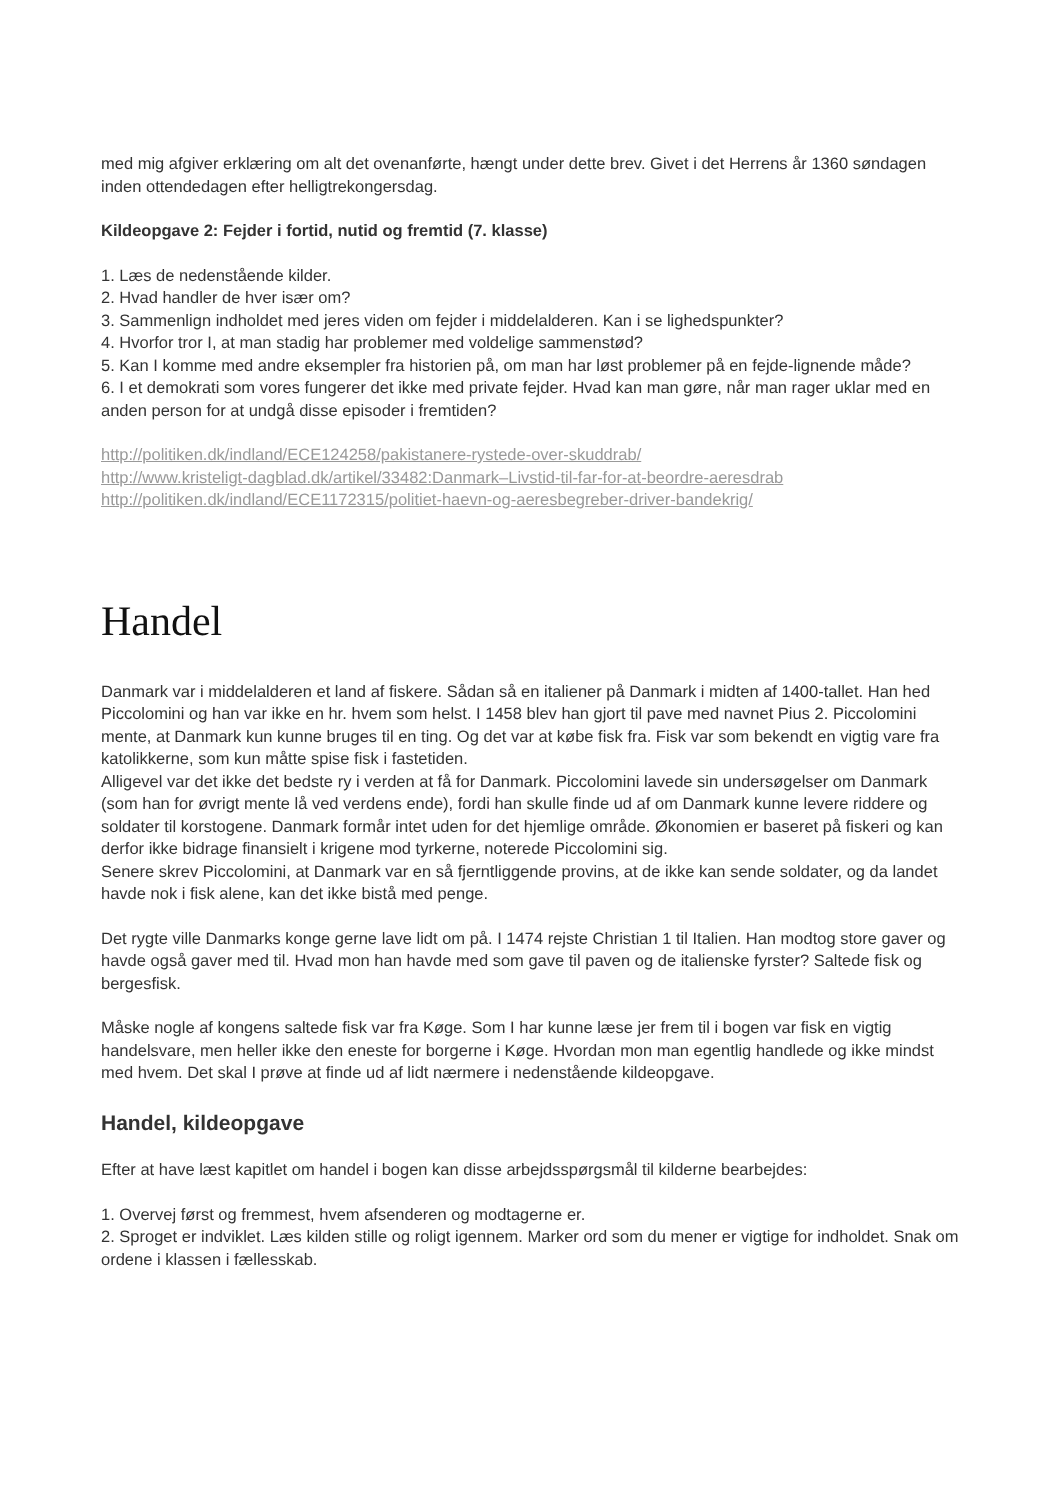med mig afgiver erklæring om alt det ovenanførte, hængt under dette brev. Givet i det Herrens år 1360 søndagen inden ottendedagen efter helligtrekongersdag.
Kildeopgave 2: Fejder i fortid, nutid og fremtid (7. klasse)
1. Læs de nedenstående kilder.
2. Hvad handler de hver især om?
3. Sammenlign indholdet med jeres viden om fejder i middelalderen. Kan i se lighedspunkter?
4. Hvorfor tror I, at man stadig har problemer med voldelige sammenstød?
5. Kan I komme med andre eksempler fra historien på, om man har løst problemer på en fejde-lignende måde?
6. I et demokrati som vores fungerer det ikke med private fejder. Hvad kan man gøre, når man rager uklar med en anden person for at undgå disse episoder i fremtiden?
http://politiken.dk/indland/ECE124258/pakistanere-rystede-over-skuddrab/
http://www.kristeligt-dagblad.dk/artikel/33482:Danmark–Livstid-til-far-for-at-beordre-aeresdrab
http://politiken.dk/indland/ECE1172315/politiet-haevn-og-aeresbegreber-driver-bandekrig/
Handel
Danmark var i middelalderen et land af fiskere. Sådan så en italiener på Danmark i midten af 1400-tallet. Han hed Piccolomini og han var ikke en hr. hvem som helst. I 1458 blev han gjort til pave med navnet Pius 2. Piccolomini mente, at Danmark kun kunne bruges til en ting. Og det var at købe fisk fra. Fisk var som bekendt en vigtig vare fra katolikkerne, som kun måtte spise fisk i fastetiden.
Alligevel var det ikke det bedste ry i verden at få for Danmark. Piccolomini lavede sin undersøgelser om Danmark (som han for øvrigt mente lå ved verdens ende), fordi han skulle finde ud af om Danmark kunne levere riddere og soldater til korstogene. Danmark formår intet uden for det hjemlige område. Økonomien er baseret på fiskeri og kan derfor ikke bidrage finansielt i krigene mod tyrkerne, noterede Piccolomini sig.
Senere skrev Piccolomini, at Danmark var en så fjerntliggende provins, at de ikke kan sende soldater, og da landet havde nok i fisk alene, kan det ikke bistå med penge.
Det rygte ville Danmarks konge gerne lave lidt om på. I 1474 rejste Christian 1 til Italien. Han modtog store gaver og havde også gaver med til. Hvad mon han havde med som gave til paven og de italienske fyrster? Saltede fisk og bergesfisk.
Måske nogle af kongens saltede fisk var fra Køge. Som I har kunne læse jer frem til i bogen var fisk en vigtig handelsvare, men heller ikke den eneste for borgerne i Køge. Hvordan mon man egentlig handlede og ikke mindst med hvem. Det skal I prøve at finde ud af lidt nærmere i nedenstående kildeopgave.
Handel, kildeopgave
Efter at have læst kapitlet om handel i bogen kan disse arbejdsspørgsmål til kilderne bearbejdes:
1. Overvej først og fremmest, hvem afsenderen og modtagerne er.
2. Sproget er indviklet. Læs kilden stille og roligt igennem. Marker ord som du mener er vigtige for indholdet. Snak om ordene i klassen i fællesskab.